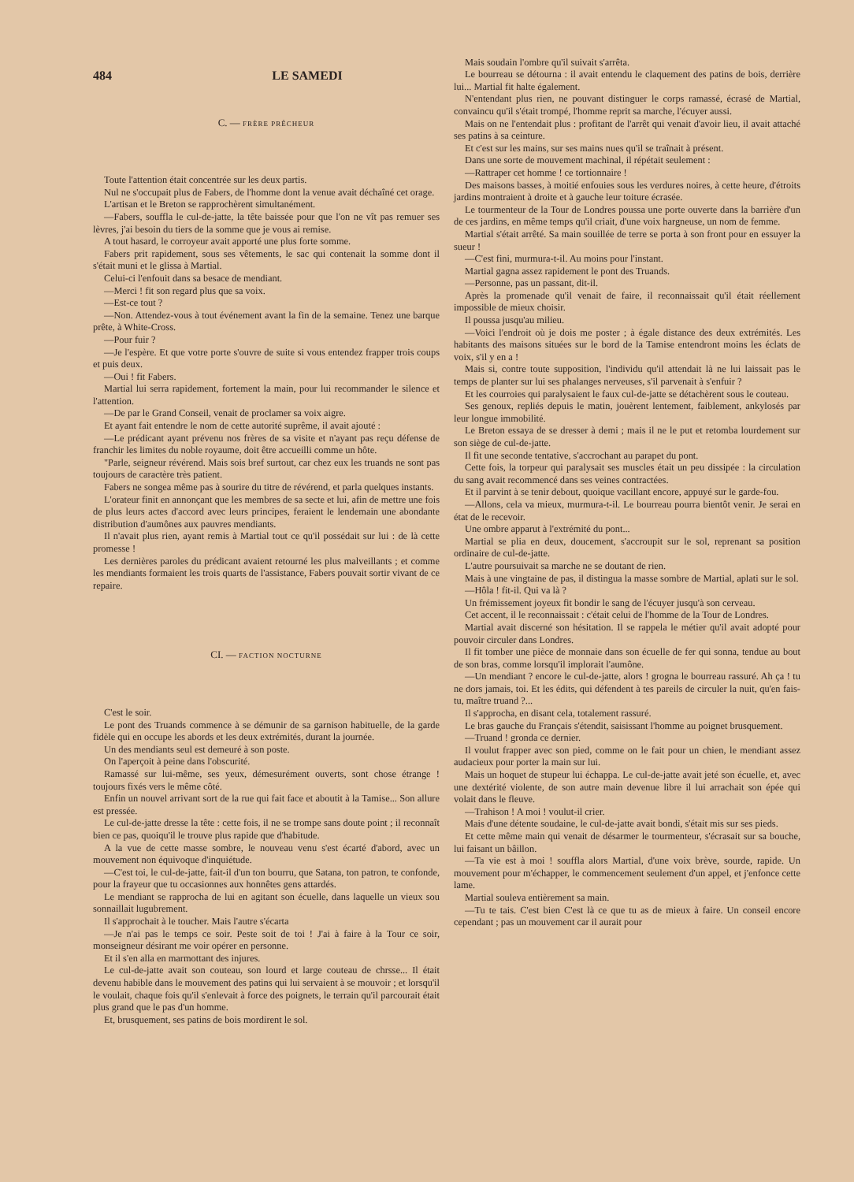484 LE SAMEDI
C. — FRÈRE PRÊCHEUR
Toute l'attention était concentrée sur les deux partis.
Nul ne s'occupait plus de Fabers, de l'homme dont la venue avait déchaîné cet orage.
L'artisan et le Breton se rapprochèrent simultanément.
—Fabers, souffla le cul-de-jatte, la tête baissée pour que l'on ne vît pas remuer ses lèvres, j'ai besoin du tiers de la somme que je vous ai remise.
A tout hasard, le corroyeur avait apporté une plus forte somme.
Fabers prit rapidement, sous ses vêtements, le sac qui contenait la somme dont il s'était muni et le glissa à Martial.
Celui-ci l'enfouit dans sa besace de mendiant.
—Merci ! fit son regard plus que sa voix.
—Est-ce tout ?
—Non. Attendez-vous à tout événement avant la fin de la semaine. Tenez une barque prête, à White-Cross.
—Pour fuir ?
—Je l'espère. Et que votre porte s'ouvre de suite si vous entendez frapper trois coups et puis deux.
—Oui ! fit Fabers.
Martial lui serra rapidement, fortement la main, pour lui recommander le silence et l'attention.
—De par le Grand Conseil, venait de proclamer sa voix aigre.
Et ayant fait entendre le nom de cette autorité suprême, il avait ajouté :
—Le prédicant ayant prévenu nos frères de sa visite et n'ayant pas reçu défense de franchir les limites du noble royaume, doit être accueilli comme un hôte.
"Parle, seigneur révérend. Mais sois bref surtout, car chez eux les truands ne sont pas toujours de caractère très patient.
Fabers ne songea même pas à sourire du titre de révérend, et parla quelques instants.
L'orateur finit en annonçant que les membres de sa secte et lui, afin de mettre une fois de plus leurs actes d'accord avec leurs principes, feraient le lendemain une abondante distribution d'aumônes aux pauvres mendiants.
Il n'avait plus rien, ayant remis à Martial tout ce qu'il possédait sur lui : de là cette promesse !
Les dernières paroles du prédicant avaient retourné les plus malveillants ; et comme les mendiants formaient les trois quarts de l'assistance, Fabers pouvait sortir vivant de ce repaire.
CI. — FACTION NOCTURNE
C'est le soir.
Le pont des Truands commence à se démunir de sa garnison habituelle, de la garde fidèle qui en occupe les abords et les deux extrémités, durant la journée.
Un des mendiants seul est demeuré à son poste.
On l'aperçoit à peine dans l'obscurité.
Ramassé sur lui-même, ses yeux, démesurément ouverts, sont chose étrange ! toujours fixés vers le même côté.
Enfin un nouvel arrivant sort de la rue qui fait face et aboutit à la Tamise... Son allure est pressée.
Le cul-de-jatte dresse la tête : cette fois, il ne se trompe sans doute point ; il reconnaît bien ce pas, quoiqu'il le trouve plus rapide que d'habitude.
A la vue de cette masse sombre, le nouveau venu s'est écarté d'abord, avec un mouvement non équivoque d'inquiétude.
—C'est toi, le cul-de-jatte, fait-il d'un ton bourru, que Satana, ton patron, te confonde, pour la frayeur que tu occasionnes aux honnêtes gens attardés.
Le mendiant se rapprocha de lui en agitant son écuelle, dans laquelle un vieux sou sonnaillait lugubrement.
Il s'approchait à le toucher. Mais l'autre s'écarta
—Je n'ai pas le temps ce soir. Peste soit de toi ! J'ai à faire à la Tour ce soir, monseigneur désirant me voir opérer en personne.
Et il s'en alla en marmottant des injures.
Le cul-de-jatte avait son couteau, son lourd et large couteau de chrsse... Il était devenu habible dans le mouvement des patins qui lui servaient à se mouvoir ; et lorsqu'il le voulait, chaque fois qu'il s'enlevait à force des poignets, le terrain qu'il parcourait était plus grand que le pas d'un homme.
Et, brusquement, ses patins de bois mordirent le sol.
Mais soudain l'ombre qu'il suivait s'arrêta.
Le bourreau se détourna : il avait entendu le claquement des patins de bois, derrière lui... Martial fit halte également.
N'entendant plus rien, ne pouvant distinguer le corps ramassé, écrasé de Martial, convaincu qu'il s'était trompé, l'homme reprit sa marche, l'écuyer aussi.
Mais on ne l'entendait plus : profitant de l'arrêt qui venait d'avoir lieu, il avait attaché ses patins à sa ceinture.
Et c'est sur les mains, sur ses mains nues qu'il se traînait à présent.
Dans une sorte de mouvement machinal, il répétait seulement :
—Rattraper cet homme ! ce tortionnaire !
Des maisons basses, à moitié enfouies sous les verdures noires, à cette heure, d'étroits jardins montraient à droite et à gauche leur toiture écrasée.
Le tourmenteur de la Tour de Londres poussa une porte ouverte dans la barrière d'un de ces jardins, en même temps qu'il criait, d'une voix hargneuse, un nom de femme.
Martial s'était arrêté. Sa main souillée de terre se porta à son front pour en essuyer la sueur !
—C'est fini, murmura-t-il. Au moins pour l'instant.
Martial gagna assez rapidement le pont des Truands.
—Personne, pas un passant, dit-il.
Après la promenade qu'il venait de faire, il reconnaissait qu'il était réellement impossible de mieux choisir.
Il poussa jusqu'au milieu.
—Voici l'endroit où je dois me poster ; à égale distance des deux extrémités. Les habitants des maisons situées sur le bord de la Tamise entendront moins les éclats de voix, s'il y en a !
Mais si, contre toute supposition, l'individu qu'il attendait là ne lui laissait pas le temps de planter sur lui ses phalanges nerveuses, s'il parvenait à s'enfuir ?
Et les courroies qui paralysaient le faux cul-de-jatte se détachèrent sous le couteau.
Ses genoux, repliés depuis le matin, jouèrent lentement, faiblement, ankylosés par leur longue immobilité.
Le Breton essaya de se dresser à demi ; mais il ne le put et retomba lourdement sur son siège de cul-de-jatte.
Il fit une seconde tentative, s'accrochant au parapet du pont.
Cette fois, la torpeur qui paralysait ses muscles était un peu dissipée : la circulation du sang avait recommencé dans ses veines contractées.
Et il parvint à se tenir debout, quoique vacillant encore, appuyé sur le garde-fou.
—Allons, cela va mieux, murmura-t-il. Le bourreau pourra bientôt venir. Je serai en état de le recevoir.
Une ombre apparut à l'extrémité du pont...
Martial se plia en deux, doucement, s'accroupit sur le sol, reprenant sa position ordinaire de cul-de-jatte.
L'autre poursuivait sa marche ne se doutant de rien.
Mais à une vingtaine de pas, il distingua la masse sombre de Martial, aplati sur le sol.
—Hôla ! fit-il. Qui va là ?
Un frémissement joyeux fit bondir le sang de l'écuyer jusqu'à son cerveau.
Cet accent, il le reconnaissait : c'était celui de l'homme de la Tour de Londres.
Martial avait discerné son hésitation. Il se rappela le métier qu'il avait adopté pour pouvoir circuler dans Londres.
Il fit tomber une pièce de monnaie dans son écuelle de fer qui sonna, tendue au bout de son bras, comme lorsqu'il implorait l'aumône.
—Un mendiant ? encore le cul-de-jatte, alors ! grogna le bourreau rassuré. Ah ça ! tu ne dors jamais, toi. Et les édits, qui défendent à tes pareils de circuler la nuit, qu'en fais-tu, maître truand ?...
Il s'approcha, en disant cela, totalement rassuré.
Le bras gauche du Français s'étendit, saisissant l'homme au poignet brusquement.
—Truand ! gronda ce dernier.
Il voulut frapper avec son pied, comme on le fait pour un chien, le mendiant assez audacieux pour porter la main sur lui.
Mais un hoquet de stupeur lui échappa. Le cul-de-jatte avait jeté son écuelle, et, avec une dextérité violente, de son autre main devenue libre il lui arrachait son épée qui volait dans le fleuve.
—Trahison ! A moi ! voulut-il crier.
Mais d'une détente soudaine, le cul-de-jatte avait bondi, s'était mis sur ses pieds.
Et cette même main qui venait de désarmer le tourmenteur, s'écrasait sur sa bouche, lui faisant un bâillon.
—Ta vie est à moi ! souffla alors Martial, d'une voix brève, sourde, rapide. Un mouvement pour m'échapper, le commencement seulement d'un appel, et j'enfonce cette lame.
Martial souleva entièrement sa main.
—Tu te tais. C'est bien C'est là ce que tu as de mieux à faire. Un conseil encore cependant ; pas un mouvement car il aurait pour